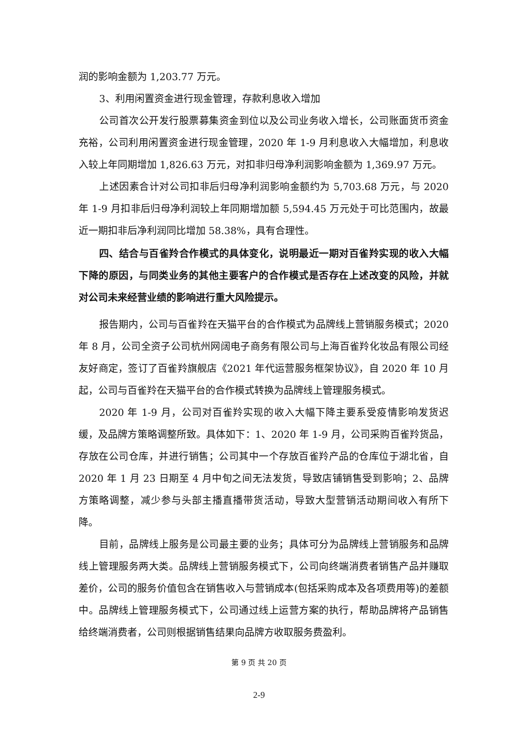润的影响金额为 1,203.77 万元。
3、利用闲置资金进行现金管理，存款利息收入增加
公司首次公开发行股票募集资金到位以及公司业务收入增长，公司账面货币资金充裕，公司利用闲置资金进行现金管理，2020 年 1-9 月利息收入大幅增加，利息收入较上年同期增加 1,826.63 万元，对扣非归母净利润影响金额为 1,369.97 万元。
上述因素合计对公司扣非后归母净利润影响金额约为 5,703.68 万元，与 2020 年 1-9 月扣非后归母净利润较上年同期增加额 5,594.45 万元处于可比范围内，故最近一期扣非后净利润同比增加 58.38%，具有合理性。
四、结合与百雀羚合作模式的具体变化，说明最近一期对百雀羚实现的收入大幅下降的原因，与同类业务的其他主要客户的合作模式是否存在上述改变的风险，并就对公司未来经营业绩的影响进行重大风险提示。
报告期内，公司与百雀羚在天猫平台的合作模式为品牌线上营销服务模式；2020 年 8 月，公司全资子公司杭州网阔电子商务有限公司与上海百雀羚化妆品有限公司经友好商定，签订了百雀羚旗舰店《2021 年代运营服务框架协议》，自 2020 年 10 月起，公司与百雀羚在天猫平台的合作模式转换为品牌线上管理服务模式。
2020 年 1-9 月，公司对百雀羚实现的收入大幅下降主要系受疫情影响发货迟缓，及品牌方策略调整所致。具体如下：1、2020 年 1-9 月，公司采购百雀羚货品，存放在公司仓库，并进行销售；公司其中一个存放百雀羚产品的仓库位于湖北省，自 2020 年 1 月 23 日期至 4 月中旬之间无法发货，导致店铺销售受到影响；2、品牌方策略调整，减少参与头部主播直播带货活动，导致大型营销活动期间收入有所下降。
目前，品牌线上服务是公司最主要的业务；具体可分为品牌线上营销服务和品牌线上管理服务两大类。品牌线上营销服务模式下，公司向终端消费者销售产品并赚取差价，公司的服务价值包含在销售收入与营销成本(包括采购成本及各项费用等)的差额中。品牌线上管理服务模式下，公司通过线上运营方案的执行，帮助品牌将产品销售给终端消费者，公司则根据销售结果向品牌方收取服务费盈利。
第 9 页 共 20 页
2-9